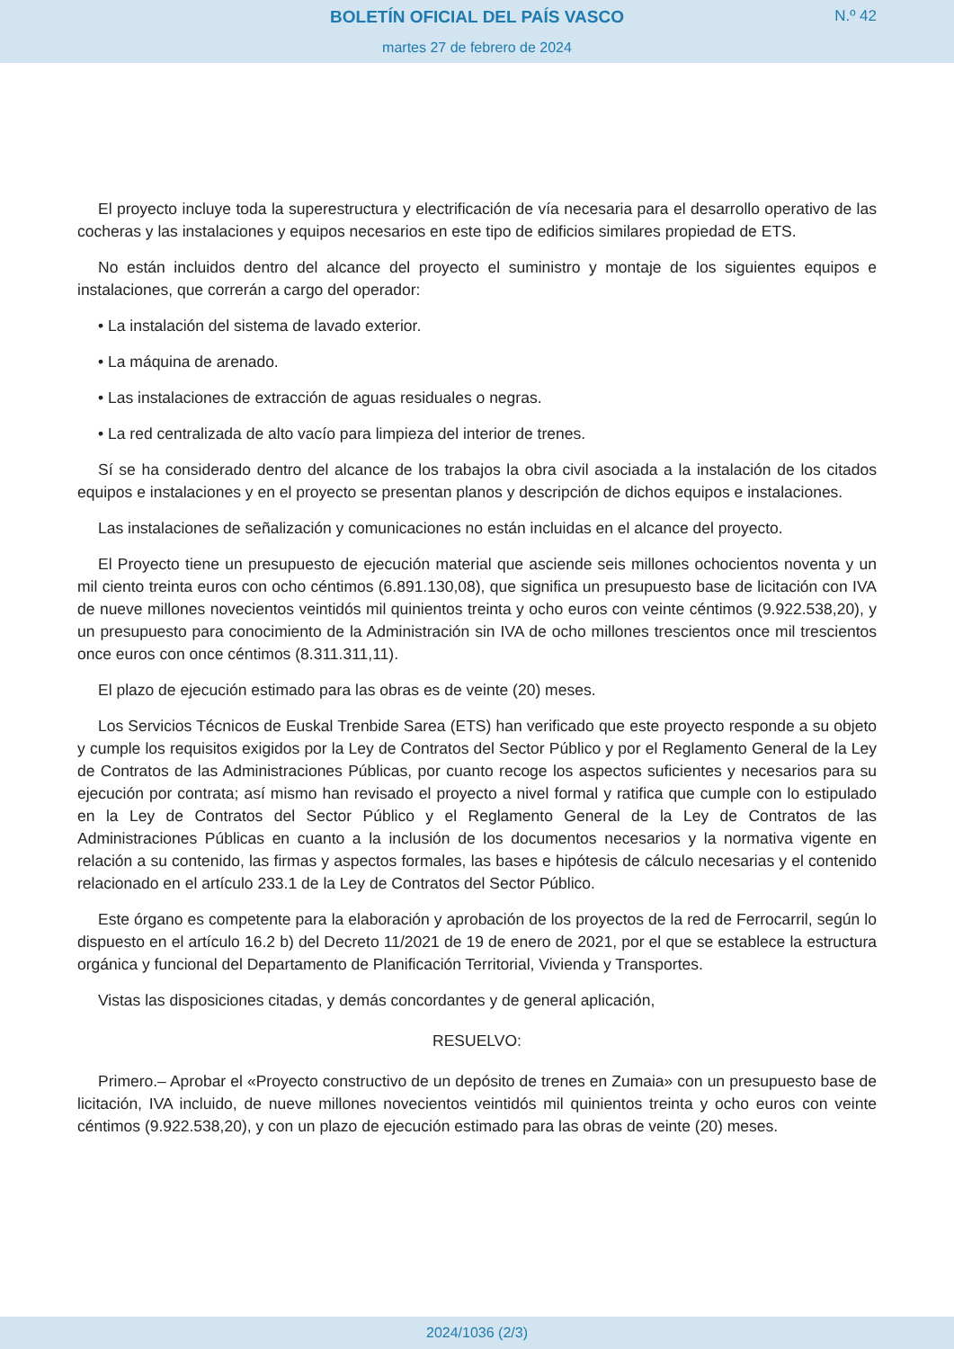BOLETÍN OFICIAL DEL PAÍS VASCO
N.º 42
martes 27 de febrero de 2024
El proyecto incluye toda la superestructura y electrificación de vía necesaria para el desarrollo operativo de las cocheras y las instalaciones y equipos necesarios en este tipo de edificios similares propiedad de ETS.
No están incluidos dentro del alcance del proyecto el suministro y montaje de los siguientes equipos e instalaciones, que correrán a cargo del operador:
• La instalación del sistema de lavado exterior.
• La máquina de arenado.
• Las instalaciones de extracción de aguas residuales o negras.
• La red centralizada de alto vacío para limpieza del interior de trenes.
Sí se ha considerado dentro del alcance de los trabajos la obra civil asociada a la instalación de los citados equipos e instalaciones y en el proyecto se presentan planos y descripción de dichos equipos e instalaciones.
Las instalaciones de señalización y comunicaciones no están incluidas en el alcance del proyecto.
El Proyecto tiene un presupuesto de ejecución material que asciende seis millones ochocientos noventa y un mil ciento treinta euros con ocho céntimos (6.891.130,08), que significa un presupuesto base de licitación con IVA de nueve millones novecientos veintidós mil quinientos treinta y ocho euros con veinte céntimos (9.922.538,20), y un presupuesto para conocimiento de la Administración sin IVA de ocho millones trescientos once mil trescientos once euros con once céntimos (8.311.311,11).
El plazo de ejecución estimado para las obras es de veinte (20) meses.
Los Servicios Técnicos de Euskal Trenbide Sarea (ETS) han verificado que este proyecto responde a su objeto y cumple los requisitos exigidos por la Ley de Contratos del Sector Público y por el Reglamento General de la Ley de Contratos de las Administraciones Públicas, por cuanto recoge los aspectos suficientes y necesarios para su ejecución por contrata; así mismo han revisado el proyecto a nivel formal y ratifica que cumple con lo estipulado en la Ley de Contratos del Sector Público y el Reglamento General de la Ley de Contratos de las Administraciones Públicas en cuanto a la inclusión de los documentos necesarios y la normativa vigente en relación a su contenido, las firmas y aspectos formales, las bases e hipótesis de cálculo necesarias y el contenido relacionado en el artículo 233.1 de la Ley de Contratos del Sector Público.
Este órgano es competente para la elaboración y aprobación de los proyectos de la red de Ferrocarril, según lo dispuesto en el artículo 16.2 b) del Decreto 11/2021 de 19 de enero de 2021, por el que se establece la estructura orgánica y funcional del Departamento de Planificación Territorial, Vivienda y Transportes.
Vistas las disposiciones citadas, y demás concordantes y de general aplicación,
RESUELVO:
Primero.– Aprobar el «Proyecto constructivo de un depósito de trenes en Zumaia» con un presupuesto base de licitación, IVA incluido, de nueve millones novecientos veintidós mil quinientos treinta y ocho euros con veinte céntimos (9.922.538,20), y con un plazo de ejecución estimado para las obras de veinte (20) meses.
2024/1036 (2/3)